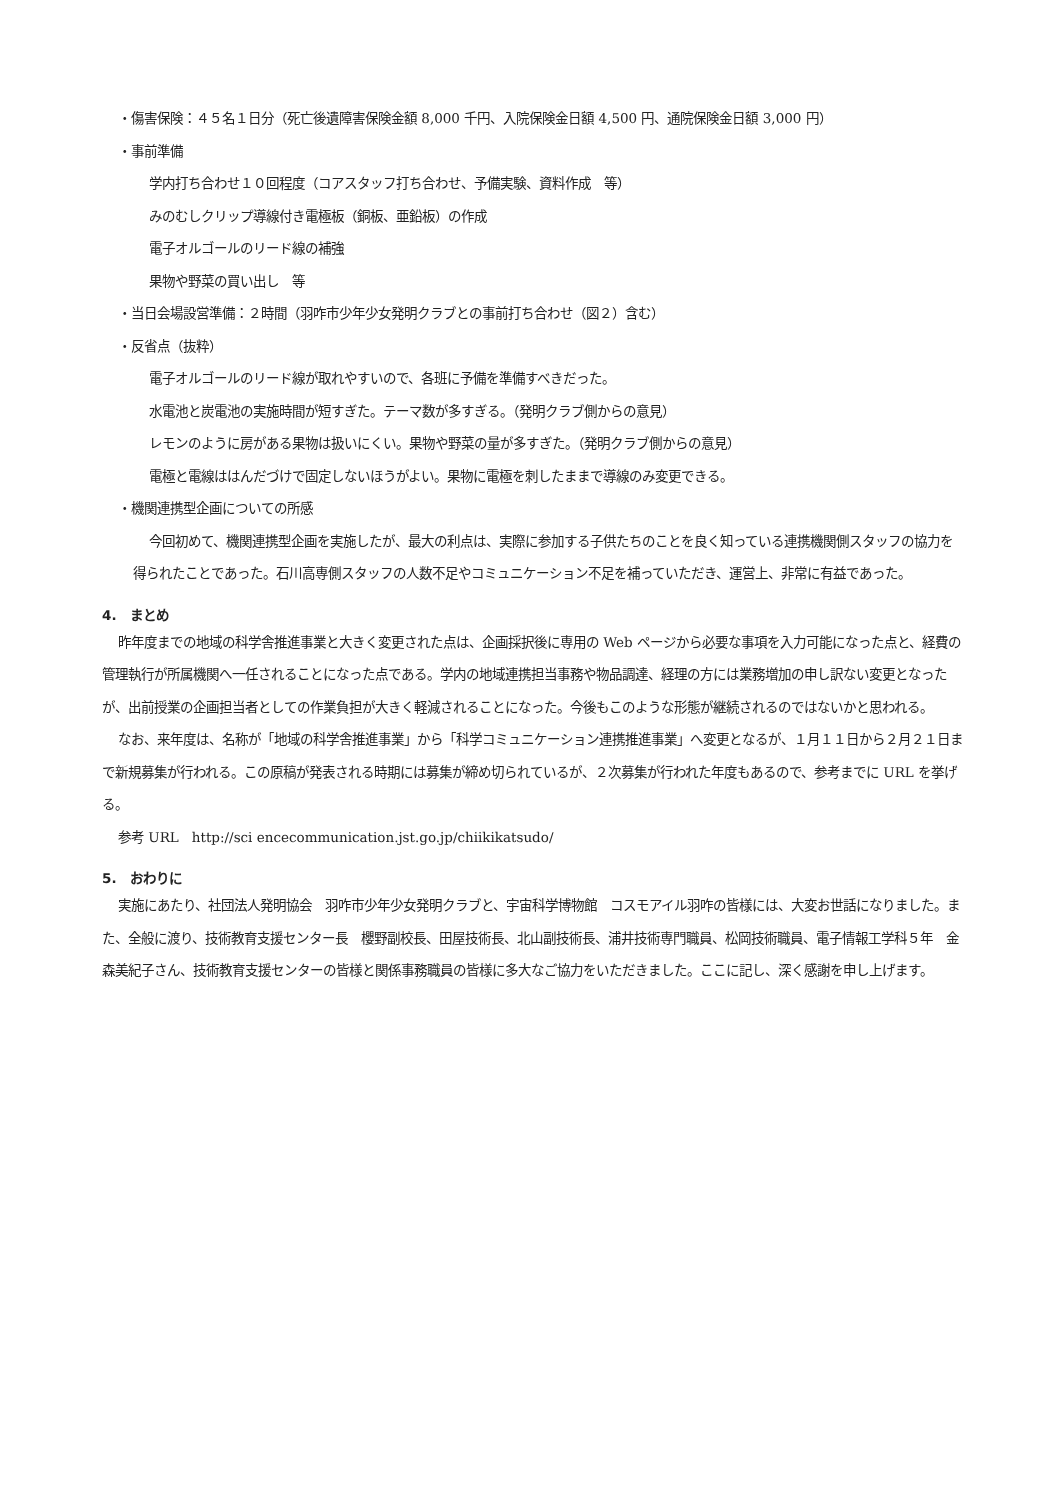・傷害保険：４５名１日分（死亡後遺障害保険金額 8,000 千円、入院保険金日額 4,500 円、通院保険金日額 3,000 円）
・事前準備
学内打ち合わせ１０回程度（コアスタッフ打ち合わせ、予備実験、資料作成　等）
みのむしクリップ導線付き電極板（銅板、亜鉛板）の作成
電子オルゴールのリード線の補強
果物や野菜の買い出し　等
・当日会場設営準備：２時間（羽咋市少年少女発明クラブとの事前打ち合わせ（図２）含む）
・反省点（抜粋）
電子オルゴールのリード線が取れやすいので、各班に予備を準備すべきだった。
水電池と炭電池の実施時間が短すぎた。テーマ数が多すぎる。（発明クラブ側からの意見）
レモンのように房がある果物は扱いにくい。果物や野菜の量が多すぎた。（発明クラブ側からの意見）
電極と電線ははんだづけで固定しないほうがよい。果物に電極を刺したままで導線のみ変更できる。
・機関連携型企画についての所感
今回初めて、機関連携型企画を実施したが、最大の利点は、実際に参加する子供たちのことを良く知っている連携機関側スタッフの協力を得られたことであった。石川高専側スタッフの人数不足やコミュニケーション不足を補っていただき、運営上、非常に有益であった。
4.　まとめ
昨年度までの地域の科学舎推進事業と大きく変更された点は、企画採択後に専用の Web ページから必要な事項を入力可能になった点と、経費の管理執行が所属機関へ一任されることになった点である。学内の地域連携担当事務や物品調達、経理の方には業務増加の申し訳ない変更となったが、出前授業の企画担当者としての作業負担が大きく軽減されることになった。今後もこのような形態が継続されるのではないかと思われる。
なお、来年度は、名称が「地域の科学舎推進事業」から「科学コミュニケーション連携推進事業」へ変更となるが、１月１１日から２月２１日まで新規募集が行われる。この原稿が発表される時期には募集が締め切られているが、２次募集が行われた年度もあるので、参考までに URL を挙げる。
参考 URL　http://sci encecommunication.jst.go.jp/chiikikatsudo/
5.　おわりに
実施にあたり、社団法人発明協会　羽咋市少年少女発明クラブと、宇宙科学博物館　コスモアイル羽咋の皆様には、大変お世話になりました。また、全般に渡り、技術教育支援センター長　櫻野副校長、田屋技術長、北山副技術長、浦井技術専門職員、松岡技術職員、電子情報工学科５年　金森美紀子さん、技術教育支援センターの皆様と関係事務職員の皆様に多大なご協力をいただきました。ここに記し、深く感謝を申し上げます。